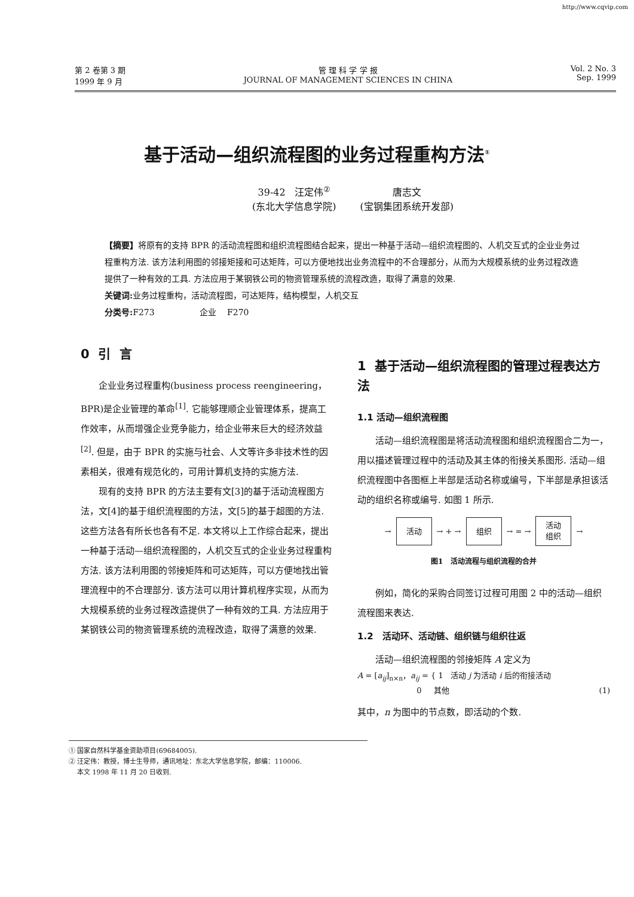http://www.cqvip.com
第 2 卷第 3 期
1999 年 9 月
管 理 科 学 学 报
JOURNAL OF MANAGEMENT SCIENCES IN CHINA
Vol. 2 No. 3
Sep. 1999
基于活动—组织流程图的业务过程重构方法<sup>①</sup>
39-42 汪定伟<sup>②</sup>
(东北大学信息学院)
唐志文
(宝钢集团系统开发部)
【摘要】将原有的支持 BPR 的活动流程图和组织流程图结合起来，提出一种基于活动—组织流程图的、人机交互式的企业业务过程重构方法. 该方法利用图的邻接矩接和可达矩阵，可以方便地找出业务流程中的不合理部分，从而为大规模系统的业务过程改造提供了一种有效的工具. 方法应用于某钢铁公司的物资管理系统的流程改造，取得了满意的效果.
关键词: 业务过程重构，活动流程图，可达矩阵，结构模型，人机交互
分类号: F273 企业 F270
0 引 言
企业业务过程重构(business process reengineering，BPR)是企业管理的革命<sup>[1]</sup>. 它能够理顺企业管理体系，提高工作效率，从而增强企业竞争能力，给企业带来巨大的经济效益<sup>[2]</sup>. 但是，由于 BPR 的实施与社会、人文等许多非技术性的因素相关，很难有规范化的，可用计算机支持的实施方法.
现有的支持 BPR 的方法主要有文[3]的基于活动流程图方法，文[4]的基于组织流程图的方法，文[5]的基于超图的方法. 这些方法各有所长也各有不足. 本文将以上工作综合起来，提出一种基于活动—组织流程图的，人机交互式的企业业务过程重构方法. 该方法利用图的邻接矩阵和可达矩阵，可以方便地找出管理流程中的不合理部分. 该方法可以用计算机程序实现，从而为大规模系统的业务过程改造提供了一种有效的工具. 方法应用于某钢铁公司的物资管理系统的流程改造，取得了满意的效果.
1 基于活动—组织流程图的管理过程表达方法
1.1 活动—组织流程图
活动—组织流程图是将活动流程图和组织流程图合二为一，用以描述管理过程中的活动及其主体的衔接关系图形. 活动—组织流程图中各图框上半部是活动名称或编号，下半部是承担该活动的组织名称或编号. 如图 1 所示.
→ 活动 → + → 组织 → = → 活动
组织 →
图1 活动流程与组织流程的合并
例如，简化的采购合同签订过程可用图 2 中的活动—组织流程图来表达.
1.2 活动环、活动链、组织链与组织往返
活动—组织流程图的邻接矩阵 A 定义为
A = [a<sub>ij</sub>]<sub>n×n</sub>，a<sub>ij</sub> = { 1 活动 j 为活动 i 后的衔接活动
0 其他 (1)
其中，n 为图中的节点数，即活动的个数.
① 国家自然科学基金资助项目(69684005).
② 汪定伟：教授，博士生导师，通讯地址：东北大学信息学院，邮编：110006.
本文 1998 年 11 月 20 日收到.